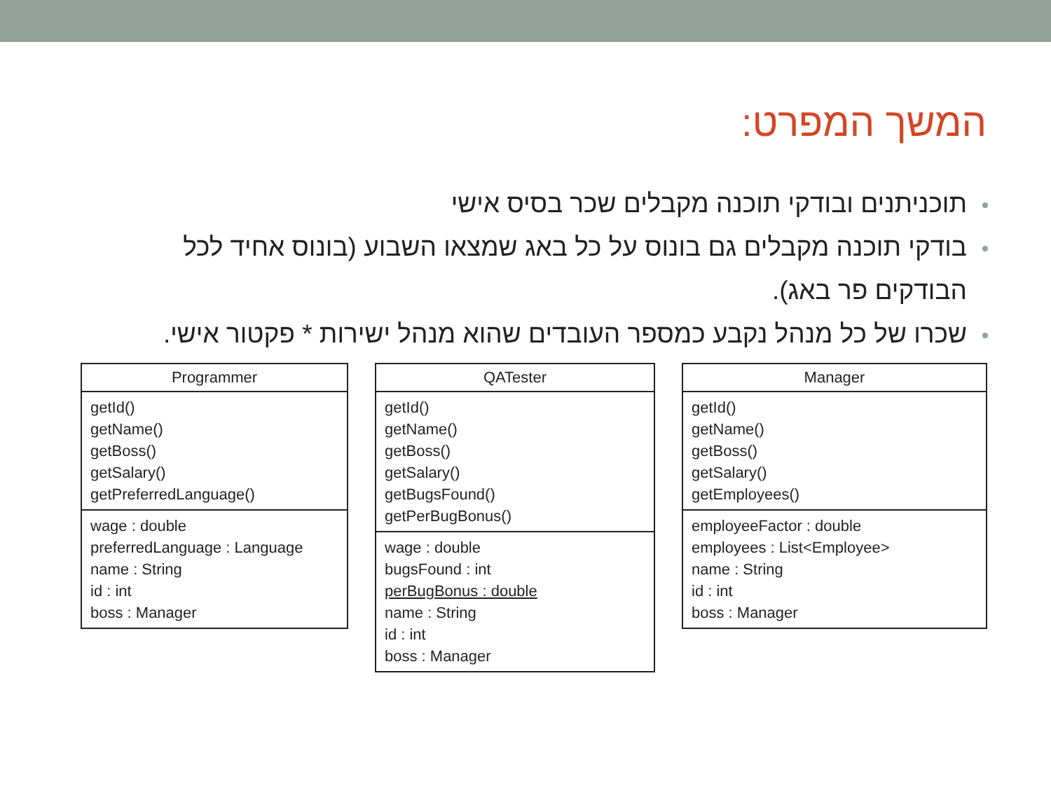המשך המפרט:
תוכניתנים ובודקי תוכנה מקבלים שכר בסיס אישי
בודקי תוכנה מקבלים גם בונוס על כל באג שמצאו השבוע (בונוס אחיד לכל הבודקים פר באג).
שכרו של כל מנהל נקבע כמספר העובדים שהוא מנהל ישירות * פקטור אישי.
Programmer
getId()
getName()
getBoss()
getSalary()
getPreferredLanguage()
wage : double
preferredLanguage : Language
name : String
id : int
boss : Manager
QATester
getId()
getName()
getBoss()
getSalary()
getBugsFound()
getPerBugBonus()
wage : double
bugsFound : int
perBugBonus : double
name : String
id : int
boss : Manager
Manager
getId()
getName()
getBoss()
getSalary()
getEmployees()
employeeFactor : double
employees : List<Employee>
name : String
id : int
boss : Manager